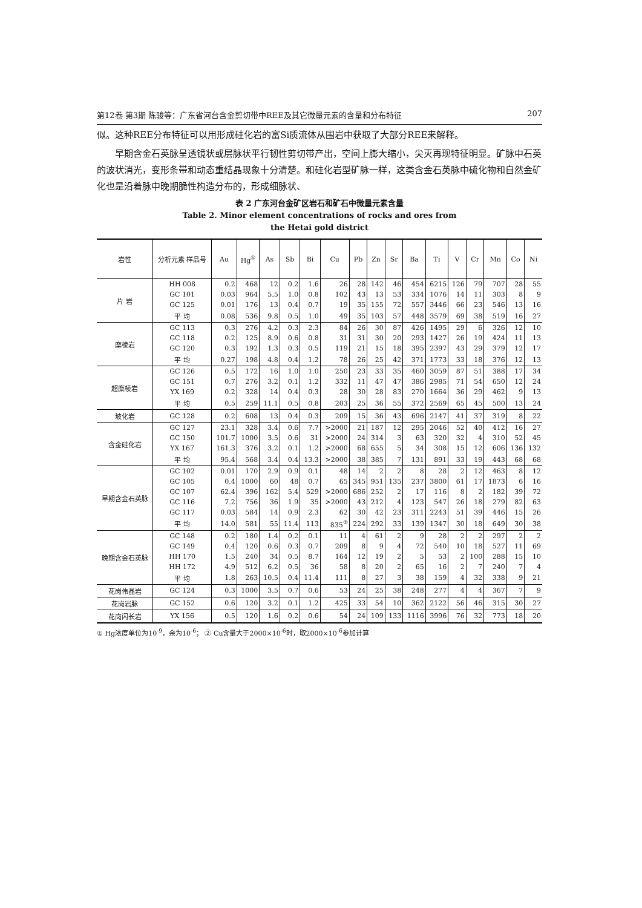第12卷 第3期 陈骏等：广东省河台含金剪切带中REE及其它微量元素的含量和分布特征 207
似。这种REE分布特征可以用形成硅化岩的富Si质流体从围岩中获取了大部分REE来解释。
早期含金石英脉呈透镜状或层脉状平行韧性剪切带产出，空间上膨大缩小，尖灭再现特征明显。矿脉中石英的波状消光，变形条带和动态重结晶现象十分清楚。和硅化岩型矿脉一样，这类含金石英脉中硫化物和自然金矿化也是沿着脉中晚期脆性构造分布的，形成细脉状、
表 2 广东河台金矿区岩石和矿石中微量元素含量
Table 2. Minor element concentrations of rocks and ores from
the Hetai gold district
| 岩性 | 分析元素 样品号 | Au | Hg<sup>①</sup> | As | Sb | Bi | Cu | Pb | Zn | Sr | Ba | Ti | V | Cr | Mn | Co | Ni |
| --- | --- | --- | --- | --- | --- | --- | --- | --- | --- | --- | --- | --- | --- | --- | --- | --- | --- |
| 片 岩 | HH 008 | 0.2 | 468 | 12 | 0.2 | 1.6 | 26 | 28 | 142 | 46 | 454 | 6215 | 126 | 79 | 707 | 28 | 55 |
| | GC 101 | 0.03 | 964 | 5.5 | 1.0 | 0.8 | 102 | 43 | 13 | 53 | 334 | 1076 | 14 | 11 | 303 | 8 | 9 |
| | GC 125 | 0.01 | 176 | 13 | 0.4 | 0.7 | 19 | 35 | 155 | 72 | 557 | 3446 | 66 | 23 | 546 | 13 | 16 |
| | 平 均 | 0.08 | 536 | 9.8 | 0.5 | 1.0 | 49 | 35 | 103 | 57 | 448 | 3579 | 69 | 38 | 519 | 16 | 27 |
| 糜棱岩 | GC 113 | 0.3 | 276 | 4.2 | 0.3 | 2.3 | 84 | 26 | 30 | 87 | 426 | 1495 | 29 | 6 | 326 | 12 | 10 |
| | GC 118 | 0.2 | 125 | 8.9 | 0.6 | 0.8 | 31 | 31 | 30 | 20 | 293 | 1427 | 26 | 19 | 424 | 11 | 13 |
| | GC 120 | 0.3 | 192 | 1.3 | 0.3 | 0.5 | 119 | 21 | 15 | 18 | 395 | 2397 | 43 | 29 | 379 | 12 | 17 |
| | 平 均 | 0.27 | 198 | 4.8 | 0.4 | 1.2 | 78 | 26 | 25 | 42 | 371 | 1773 | 33 | 18 | 376 | 12 | 13 |
| 超糜棱岩 | GC 126 | 0.5 | 172 | 16 | 1.0 | 1.0 | 250 | 23 | 33 | 35 | 460 | 3059 | 87 | 51 | 388 | 17 | 34 |
| | GC 151 | 0.7 | 276 | 3.2 | 0.1 | 1.2 | 332 | 11 | 47 | 47 | 386 | 2985 | 71 | 54 | 650 | 12 | 24 |
| | YX 169 | 0.2 | 328 | 14 | 0.4 | 0.3 | 28 | 30 | 28 | 83 | 270 | 1664 | 36 | 29 | 462 | 9 | 13 |
| | 平 均 | 0.5 | 259 | 11.1 | 0.5 | 0.8 | 203 | 25 | 36 | 55 | 372 | 2569 | 65 | 45 | 500 | 13 | 24 |
| 玻化岩 | GC 128 | 0.2 | 608 | 13 | 0.4 | 0.3 | 209 | 15 | 36 | 43 | 696 | 2147 | 41 | 37 | 319 | 8 | 22 |
| 含金硅化岩 | GC 127 | 23.1 | 328 | 3.4 | 0.6 | 7.7 | >2000 | 21 | 187 | 12 | 295 | 2046 | 52 | 40 | 412 | 16 | 27 |
| | GC 150 | 101.7 | 1000 | 3.5 | 0.6 | 31 | >2000 | 24 | 314 | 3 | 63 | 320 | 32 | 4 | 310 | 52 | 45 |
| | YX 167 | 161.3 | 376 | 3.2 | 0.1 | 1.2 | >2000 | 68 | 655 | 5 | 34 | 308 | 15 | 12 | 606 | 136 | 132 |
| | 平 均 | 95.4 | 568 | 3.4 | 0.4 | 13.3 | >2000 | 38 | 385 | 7 | 131 | 891 | 33 | 19 | 443 | 68 | 68 |
| 早期含金石英脉 | GC 102 | 0.01 | 170 | 2.9 | 0.9 | 0.1 | 48 | 14 | 2 | 2 | 8 | 28 | 2 | 12 | 463 | 8 | 12 |
| | GC 105 | 0.4 | 1000 | 60 | 48 | 0.7 | 65 | 345 | 951 | 135 | 237 | 3800 | 61 | 17 | 1873 | 6 | 16 |
| | GC 107 | 62.4 | 396 | 162 | 5.4 | 529 | >2000 | 686 | 252 | 2 | 17 | 116 | 8 | 2 | 182 | 39 | 72 |
| | GC 116 | 7.2 | 756 | 36 | 1.9 | 35 | >2000 | 43 | 212 | 4 | 123 | 547 | 26 | 18 | 279 | 82 | 63 |
| | GC 117 | 0.03 | 584 | 14 | 0.9 | 2.3 | 62 | 30 | 42 | 23 | 311 | 2243 | 51 | 39 | 446 | 15 | 26 |
| | 平 均 | 14.0 | 581 | 55 | 11.4 | 113 | 835<sup>②</sup> | 224 | 292 | 33 | 139 | 1347 | 30 | 18 | 649 | 30 | 38 |
| 晚期含金石英脉 | GC 148 | 0.2 | 180 | 1.4 | 0.2 | 0.1 | 11 | 4 | 61 | 2 | 9 | 28 | 2 | 2 | 297 | 2 | 2 |
| | GC 149 | 0.4 | 120 | 0.6 | 0.3 | 0.7 | 209 | 8 | 9 | 4 | 72 | 540 | 10 | 18 | 527 | 11 | 69 |
| | HH 170 | 1.5 | 240 | 34 | 0.5 | 8.7 | 164 | 12 | 19 | 2 | 5 | 53 | 2 | 100 | 288 | 15 | 10 |
| | HH 172 | 4.9 | 512 | 6.2 | 0.5 | 36 | 58 | 8 | 20 | 2 | 65 | 16 | 2 | 7 | 240 | 7 | 4 |
| | 平 均 | 1.8 | 263 | 10.5 | 0.4 | 11.4 | 111 | 8 | 27 | 3 | 38 | 159 | 4 | 32 | 338 | 9 | 21 |
| 花岗伟晶岩 | GC 124 | 0.3 | 1000 | 3.5 | 0.7 | 0.6 | 53 | 24 | 25 | 38 | 248 | 277 | 4 | 4 | 367 | 7 | 9 |
| 花岗岩脉 | GC 152 | 0.6 | 120 | 3.2 | 0.1 | 1.2 | 425 | 33 | 54 | 10 | 362 | 2122 | 56 | 46 | 315 | 30 | 27 |
| 花岗闪长岩 | YX 156 | 0.5 | 120 | 1.6 | 0.2 | 0.6 | 54 | 24 | 109 | 133 | 1116 | 3996 | 76 | 32 | 773 | 18 | 20 |
① Hg浓度单位为10<sup>-9</sup>，余为10<sup>-6</sup>； ② Cu含量大于2000×10<sup>-6</sup>时，取2000×10<sup>-6</sup>参加计算